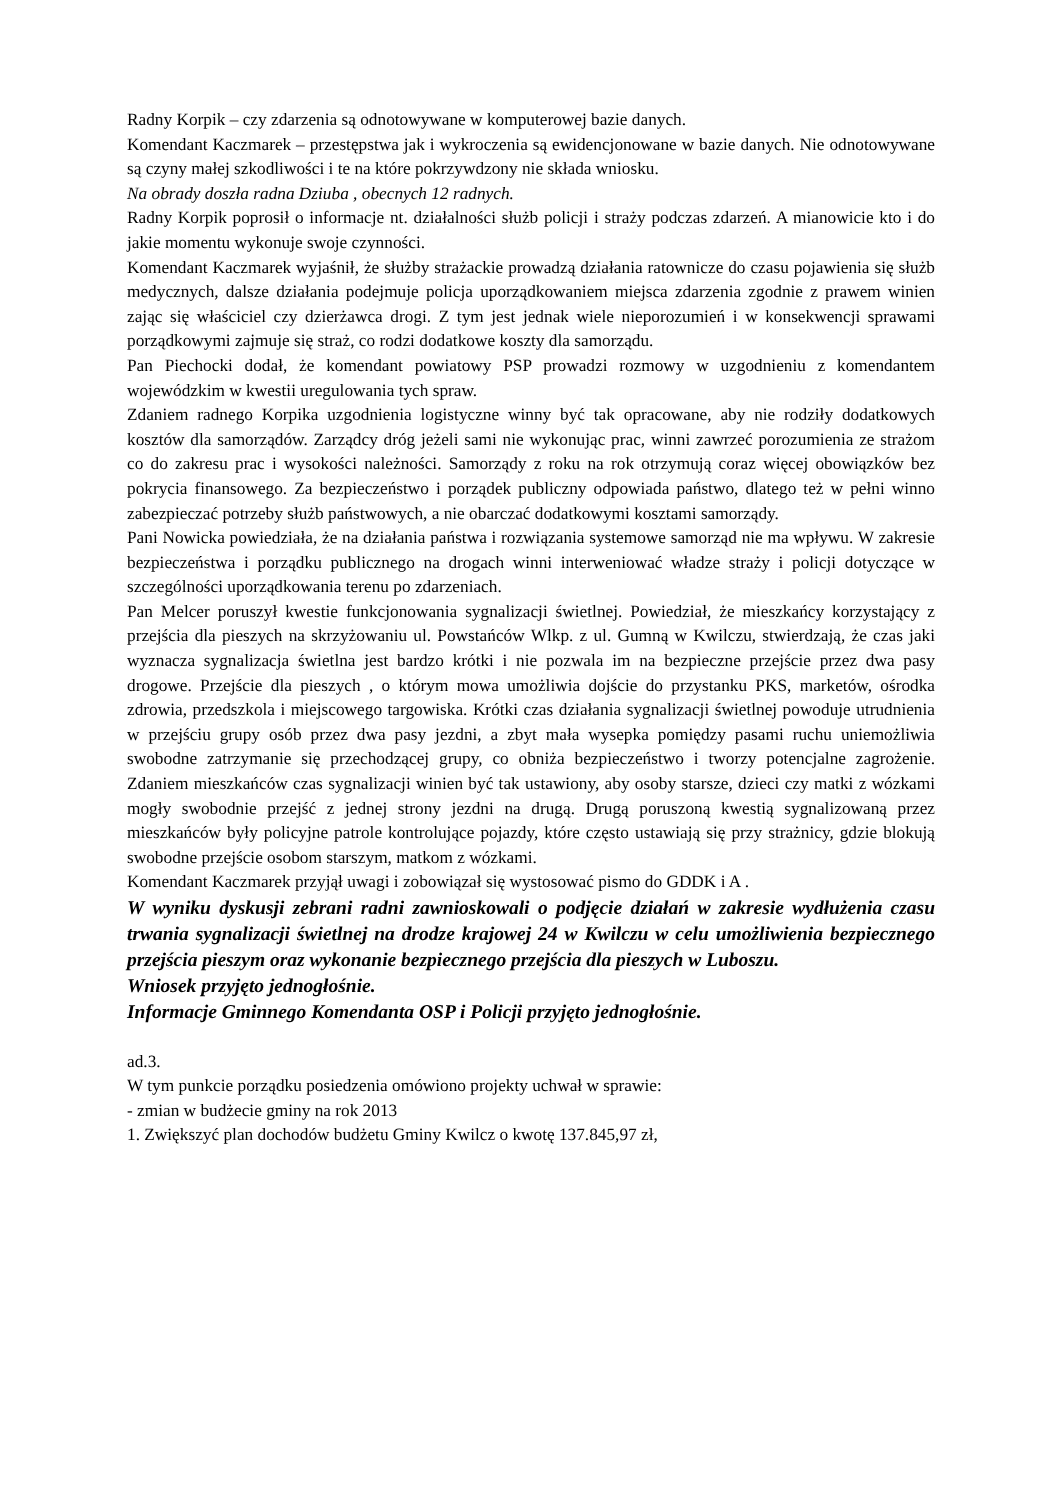Radny Korpik – czy zdarzenia są odnotowywane w komputerowej bazie danych.
Komendant Kaczmarek – przestępstwa jak i wykroczenia są ewidencjonowane w bazie danych. Nie odnotowywane są czyny małej szkodliwości i te na które pokrzywdzony nie składa wniosku.
Na obrady doszła radna Dziuba , obecnych 12 radnych.
Radny Korpik poprosił o informacje nt. działalności służb policji i straży podczas zdarzeń. A mianowicie kto i do jakie momentu wykonuje swoje czynności.
Komendant Kaczmarek wyjaśnił, że służby strażackie prowadzą działania ratownicze do czasu pojawienia się służb medycznych, dalsze działania podejmuje policja uporządkowaniem miejsca zdarzenia zgodnie z prawem winien zając się właściciel czy dzierżawca drogi. Z tym jest jednak wiele nieporozumień i w konsekwencji sprawami porządkowymi zajmuje się straż, co rodzi dodatkowe koszty dla samorządu.
Pan Piechocki dodał, że komendant powiatowy PSP prowadzi rozmowy w uzgodnieniu z komendantem wojewódzkim w kwestii uregulowania tych spraw.
Zdaniem radnego Korpika uzgodnienia logistyczne winny być tak opracowane, aby nie rodziły dodatkowych kosztów dla samorządów. Zarządcy dróg jeżeli sami nie wykonując prac, winni zawrzeć porozumienia ze strażom co do zakresu prac i wysokości należności. Samorządy z roku na rok otrzymują coraz więcej obowiązków bez pokrycia finansowego. Za bezpieczeństwo i porządek publiczny odpowiada państwo, dlatego też w pełni winno zabezpieczać potrzeby służb państwowych, a nie obarczać dodatkowymi kosztami samorządy.
Pani Nowicka powiedziała, że na działania państwa i rozwiązania systemowe samorząd nie ma wpływu. W zakresie bezpieczeństwa i porządku publicznego na drogach winni interweniować władze straży i policji dotyczące w szczególności uporządkowania terenu po zdarzeniach.
Pan Melcer poruszył kwestie funkcjonowania sygnalizacji świetlnej. Powiedział, że mieszkańcy korzystający z przejścia dla pieszych na skrzyżowaniu ul. Powstańców Wlkp. z ul. Gumną w Kwilczu, stwierdzają, że czas jaki wyznacza sygnalizacja świetlna jest bardzo krótki i nie pozwala im na bezpieczne przejście przez dwa pasy drogowe. Przejście dla pieszych , o którym mowa umożliwia dojście do przystanku PKS, marketów, ośrodka zdrowia, przedszkola i miejscowego targowiska. Krótki czas działania sygnalizacji świetlnej powoduje utrudnienia w przejściu grupy osób przez dwa pasy jezdni, a zbyt mała wysepka pomiędzy pasami ruchu uniemożliwia swobodne zatrzymanie się przechodzącej grupy, co obniża bezpieczeństwo i tworzy potencjalne zagrożenie. Zdaniem mieszkańców czas sygnalizacji winien być tak ustawiony, aby osoby starsze, dzieci czy matki z wózkami mogły swobodnie przejść z jednej strony jezdni na drugą. Drugą poruszoną kwestią sygnalizowaną przez mieszkańców były policyjne patrole kontrolujące pojazdy, które często ustawiają się przy strażnicy, gdzie blokują swobodne przejście osobom starszym, matkom z wózkami.
Komendant Kaczmarek przyjął uwagi i zobowiązał się wystosować pismo do GDDK i A .
W wyniku dyskusji zebrani radni zawnioskowali o podjęcie działań w zakresie wydłużenia czasu trwania sygnalizacji świetlnej na drodze krajowej 24 w Kwilczu w celu umożliwienia bezpiecznego przejścia pieszym oraz wykonanie bezpiecznego przejścia dla pieszych w Luboszu.
Wniosek przyjęto jednogłośnie.
Informacje Gminnego Komendanta OSP i Policji przyjęto jednogłośnie.
ad.3.
W tym punkcie porządku posiedzenia omówiono projekty uchwał w sprawie:
- zmian w budżecie gminy na rok 2013
1. Zwiększyć plan dochodów budżetu Gminy Kwilcz o kwotę 137.845,97 zł,